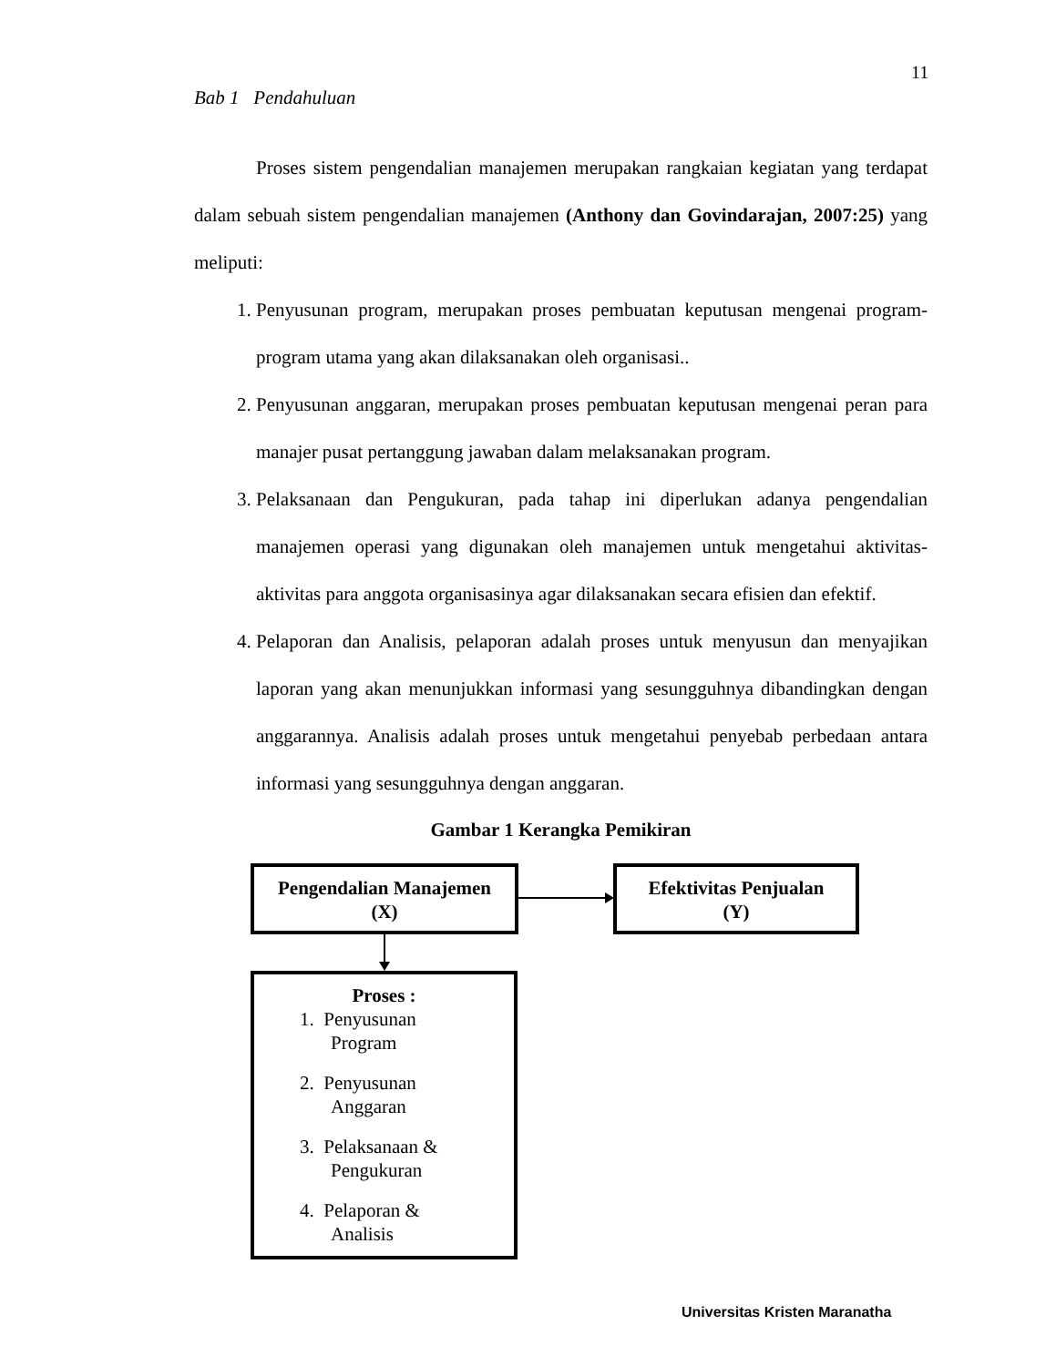11
Bab 1 Pendahuluan
Proses sistem pengendalian manajemen merupakan rangkaian kegiatan yang terdapat dalam sebuah sistem pengendalian manajemen (Anthony dan Govindarajan, 2007:25) yang meliputi:
1. Penyusunan program, merupakan proses pembuatan keputusan mengenai program-program utama yang akan dilaksanakan oleh organisasi..
2. Penyusunan anggaran, merupakan proses pembuatan keputusan mengenai peran para manajer pusat pertanggung jawaban dalam melaksanakan program.
3. Pelaksanaan dan Pengukuran, pada tahap ini diperlukan adanya pengendalian manajemen operasi yang digunakan oleh manajemen untuk mengetahui aktivitas-aktivitas para anggota organisasinya agar dilaksanakan secara efisien dan efektif.
4. Pelaporan dan Analisis, pelaporan adalah proses untuk menyusun dan menyajikan laporan yang akan menunjukkan informasi yang sesungguhnya dibandingkan dengan anggarannya. Analisis adalah proses untuk mengetahui penyebab perbedaan antara informasi yang sesungguhnya dengan anggaran.
Gambar 1 Kerangka Pemikiran
Pengendalian Manajemen
(X)
Efektivitas Penjualan
(Y)
Proses :
1. Penyusunan
Program
2. Penyusunan
Anggaran
3. Pelaksanaan &
Pengukuran
4. Pelaporan &
Analisis
Universitas Kristen Maranatha